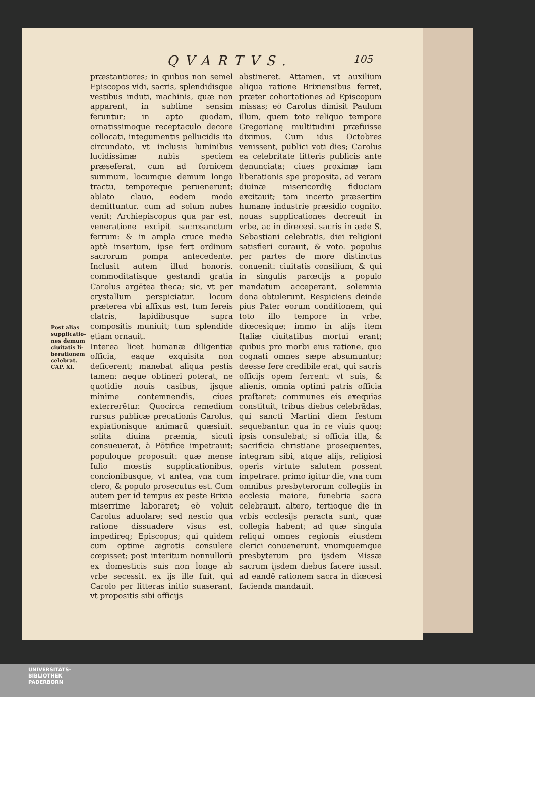QVARTVS. 105
Post alias supplicatio- nes demum ciuitatis li- berationem celebrat.
CAP. XI.
præstantiores; in quibus non semel Episcopos vidi, sacris, splendidisque vestibus induti, machinis, quæ non apparent, in sublime sensim feruntur; in apto quodam, ornatissimoque receptaculo decore collocati, integumentis pellucidis ita circundato, vt inclusis luminibus lucidissimæ nubis speciem præseferat. cum ad fornicem summum, locumque demum longo tractu, temporeque peruenerunt; ablato clauo, eodem modo demittuntur. cum ad solum nubes venit; Archiepiscopus qua par est, veneratione excipit sacrosanctum ferrum: & in ampla cruce media aptè insertum, ipse fert ordinum sacrorum pompa antecedente. Inclusit autem illud honoris. commoditatisque gestandi gratia Carolus argētea theca; sic, vt per crystallum perspiciatur. locum præterea vbi affixus est, tum fereis clatris, lapidibusque supra compositis muniuit; tum splendide etiam ornauit.
Interea licet humanæ diligentiæ officia, eaque exquisita non deficerent; manebat aliqua pestis tamen: neque obtineri poterat, ne quotidie nouis casibus, ijsque minime contemnendis, ciues exterrerētur. Quocirca remedium rursus publicæ precationis Carolus, expiationisque animarū quæsiuit. solita diuina præmia, sicuti consueuerat, à Pōtifice impetrauit; populoque proposuit: quæ mense Iulio mœstis supplicationibus, concionibusque, vt antea, vna cum clero, & populo prosecutus est. Cum autem per id tempus ex peste Brixia miserrime laboraret; eò voluit Carolus aduolare; sed nescio qua ratione dissuadere visus est, impedireq; Episcopus; qui quidem cum optime ægrotis consulere cœpisset; post interitum nonnullorū ex domesticis suis non longe ab vrbe secessit. ex ijs ille fuit, qui Carolo per litteras initio suaserant, vt propositis sibi officijs
abstineret. Attamen, vt auxilium aliqua ratione Brixiensibus ferret, præter cohortationes ad Episcopum missas; eò Carolus dimisit Paulum illum, quem toto reliquo tempore Gregorianę multitudini præfuisse diximus. Cum idus Octobres venissent, publici voti dies; Carolus ea celebritate litteris publicis ante denunciata; ciues proximæ iam liberationis spe proposita, ad veram diuinæ misericordię fiduciam excitauit; tam incerto præsertim humanę industrię præsidio cognito. nouas supplicationes decreuit in vrbe, ac in diœcesi. sacris in æde S. Sebastiani celebratis, diei religioni satisfieri curauit, & voto. populus per partes de more distinctus conuenit: ciuitatis consilium, & qui in singulis parœcijs a populo mandatum acceperant, solemnia dona obtulerunt. Respiciens deinde pius Pater eorum conditionem, qui toto illo tempore in vrbe, diœcesique; immo in alijs item Italiæ ciuitatibus mortui erant; quibus pro morbi eius ratione, quo cognati omnes sæpe absumuntur; deesse fere credibile erat, qui sacris officijs opem ferrent: vt suis, & alienis, omnia optimi patris officia praſtaret; communes eis exequias constituit, tribus diebus celebrādas, qui sancti Martini diem festum sequebantur. qua in re viuis quoq; ipsis consulebat; si officia illa, & sacrificia christiane prosequentes, integram sibi, atque alijs, religiosi operis virtute salutem possent impetrare. primo igitur die, vna cum omnibus presbyterorum collegiis in ecclesia maiore, funebria sacra celebrauit. altero, tertioque die in vrbis ecclesijs peracta sunt, quæ collegia habent; ad quæ singula reliqui omnes regionis eiusdem clerici conuenerunt. vnumquemque presbyterum pro ijsdem Missæ sacrum ijsdem diebus facere iussit. ad eandē rationem sacra in diœcesi facienda mandauit.
UNIVERSITÄTS-
BIBLIOTHEK
PADERBORN